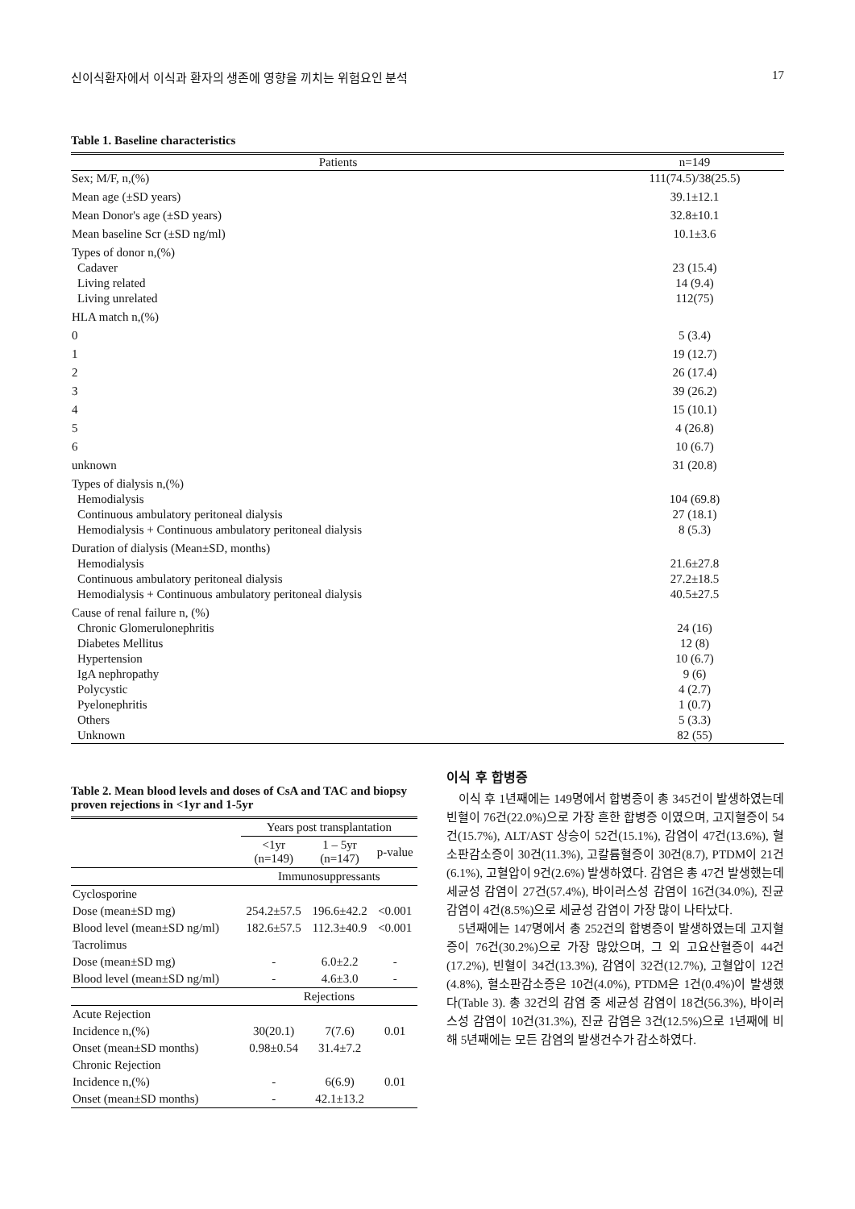신이식환자에서 이식과 환자의 생존에 영향을 끼치는 위험요인 분석 17
Table 1. Baseline characteristics
| Patients | n=149 |
| --- | --- |
| Sex; M/F, n,(%) | 111(74.5)/38(25.5) |
| Mean age (±SD years) | 39.1±12.1 |
| Mean Donor's age (±SD years) | 32.8±10.1 |
| Mean baseline Scr (±SD ng/ml) | 10.1±3.6 |
| Types of donor n,(%) | |
| Cadaver | 23 (15.4) |
| Living related | 14 (9.4) |
| Living unrelated | 112(75) |
| HLA match n,(%) | |
| 0 | 5 (3.4) |
| 1 | 19 (12.7) |
| 2 | 26 (17.4) |
| 3 | 39 (26.2) |
| 4 | 15 (10.1) |
| 5 | 4 (26.8) |
| 6 | 10 (6.7) |
| unknown | 31 (20.8) |
| Types of dialysis n,(%) | |
| Hemodialysis | 104 (69.8) |
| Continuous ambulatory peritoneal dialysis | 27 (18.1) |
| Hemodialysis + Continuous ambulatory peritoneal dialysis | 8 (5.3) |
| Duration of dialysis (Mean±SD, months) | |
| Hemodialysis | 21.6±27.8 |
| Continuous ambulatory peritoneal dialysis | 27.2±18.5 |
| Hemodialysis + Continuous ambulatory peritoneal dialysis | 40.5±27.5 |
| Cause of renal failure n, (%) | |
| Chronic Glomerulonephritis | 24 (16) |
| Diabetes Mellitus | 12 (8) |
| Hypertension | 10 (6.7) |
| IgA nephropathy | 9 (6) |
| Polycystic | 4 (2.7) |
| Pyelonephritis | 1 (0.7) |
| Others | 5 (3.3) |
| Unknown | 82 (55) |
Table 2. Mean blood levels and doses of CsA and TAC and biopsy proven rejections in <1yr and 1-5yr
| | Years post transplantation | | |
| --- | --- | --- | --- |
| | <1yr (n=149) | 1 – 5yr (n=147) | p-value |
| | Immunosuppressants | | |
| Cyclosporine | | | |
| Dose (mean±SD mg) | 254.2±57.5 | 196.6±42.2 | <0.001 |
| Blood level (mean±SD ng/ml) | 182.6±57.5 | 112.3±40.9 | <0.001 |
| Tacrolimus | | | |
| Dose (mean±SD mg) | - | 6.0±2.2 | - |
| Blood level (mean±SD ng/ml) | - | 4.6±3.0 | - |
| | Rejections | | |
| Acute Rejection | | | |
| Incidence n,(%) | 30(20.1) | 7(7.6) | 0.01 |
| Onset (mean±SD months) | 0.98±0.54 | 31.4±7.2 | |
| Chronic Rejection | | | |
| Incidence n,(%) | - | 6(6.9) | 0.01 |
| Onset (mean±SD months) | - | 42.1±13.2 | |
이식 후 합병증
이식 후 1년째에는 149명에서 합병증이 총 345건이 발생하였는데 빈혈이 76건(22.0%)으로 가장 흔한 합병증 이였으며, 고지혈증이 54건(15.7%), ALT/AST 상승이 52건(15.1%), 감염이 47건(13.6%), 혈소판감소증이 30건(11.3%), 고칼륨혈증이 30건(8.7), PTDM이 21건(6.1%), 고혈압이 9건(2.6%) 발생하였다. 감염은 총 47건 발생했는데 세균성 감염이 27건(57.4%), 바이러스성 감염이 16건(34.0%), 진균 감염이 4건(8.5%)으로 세균성 감염이 가장 많이 나타났다.
5년째에는 147명에서 총 252건의 합병증이 발생하였는데 고지혈증이 76건(30.2%)으로 가장 많았으며, 그 외 고요산혈증이 44건(17.2%), 빈혈이 34건(13.3%), 감염이 32건(12.7%), 고혈압이 12건(4.8%), 혈소판감소증은 10건(4.0%), PTDM은 1건(0.4%)이 발생했다(Table 3). 총 32건의 감염 중 세균성 감염이 18건(56.3%), 바이러스성 감염이 10건(31.3%), 진균 감염은 3건(12.5%)으로 1년째에 비해 5년째에는 모든 감염의 발생건수가 감소하였다.